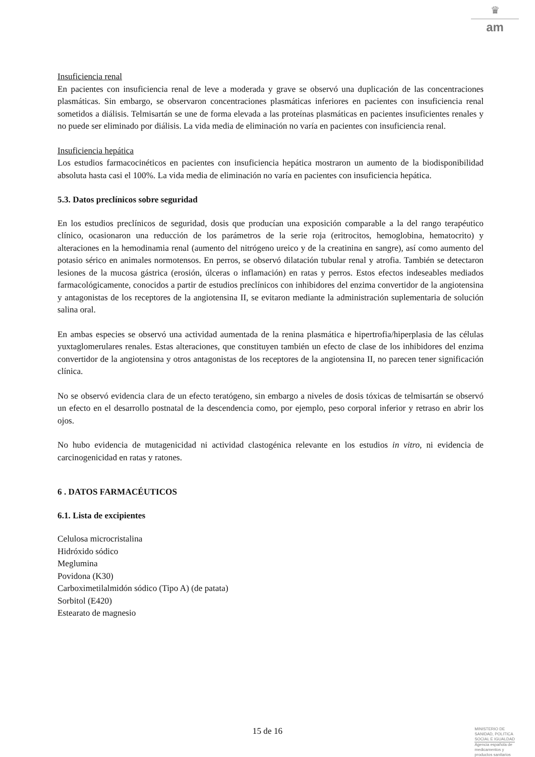♛
am
Insuficiencia renal
En pacientes con insuficiencia renal de leve a moderada y grave se observó una duplicación de las concentraciones plasmáticas. Sin embargo, se observaron concentraciones plasmáticas inferiores en pacientes con insuficiencia renal sometidos a diálisis. Telmisartán se une de forma elevada a las proteínas plasmáticas en pacientes insuficientes renales y no puede ser eliminado por diálisis. La vida media de eliminación no varía en pacientes con insuficiencia renal.
Insuficiencia hepática
Los estudios farmacocinéticos en pacientes con insuficiencia hepática mostraron un aumento de la biodisponibilidad absoluta hasta casi el 100%. La vida media de eliminación no varía en pacientes con insuficiencia hepática.
5.3. Datos preclínicos sobre seguridad
En los estudios preclínicos de seguridad, dosis que producían una exposición comparable a la del rango terapéutico clínico, ocasionaron una reducción de los parámetros de la serie roja (eritrocitos, hemoglobina, hematocrito) y alteraciones en la hemodinamia renal (aumento del nitrógeno ureico y de la creatinina en sangre), así como aumento del potasio sérico en animales normotensos. En perros, se observó dilatación tubular renal y atrofia. También se detectaron lesiones de la mucosa gástrica (erosión, úlceras o inflamación) en ratas y perros. Estos efectos indeseables mediados farmacológicamente, conocidos a partir de estudios preclínicos con inhibidores del enzima convertidor de la angiotensina y antagonistas de los receptores de la angiotensina II, se evitaron mediante la administración suplementaria de solución salina oral.
En ambas especies se observó una actividad aumentada de la renina plasmática e hipertrofia/hiperplasia de las células yuxtaglomerulares renales. Estas alteraciones, que constituyen también un efecto de clase de los inhibidores del enzima convertidor de la angiotensina y otros antagonistas de los receptores de la angiotensina II, no parecen tener significación clínica.
No se observó evidencia clara de un efecto teratógeno, sin embargo a niveles de dosis tóxicas de telmisartán se observó un efecto en el desarrollo postnatal de la descendencia como, por ejemplo, peso corporal inferior y retraso en abrir los ojos.
No hubo evidencia de mutagenicidad ni actividad clastogénica relevante en los estudios in vitro, ni evidencia de carcinogenicidad en ratas y ratones.
6 . DATOS FARMACÉUTICOS
6.1. Lista de excipientes
Celulosa microcristalina
Hidróxido sódico
Meglumina
Povidona (K30)
Carboximetilalmidón sódico (Tipo A) (de patata)
Sorbitol (E420)
Estearato de magnesio
15 de 16
MINISTERIO DE
SANIDAD, POLITICA
SOCIAL E IGUALDAD
Agencia española de
medicamentos y
productos sanitarios